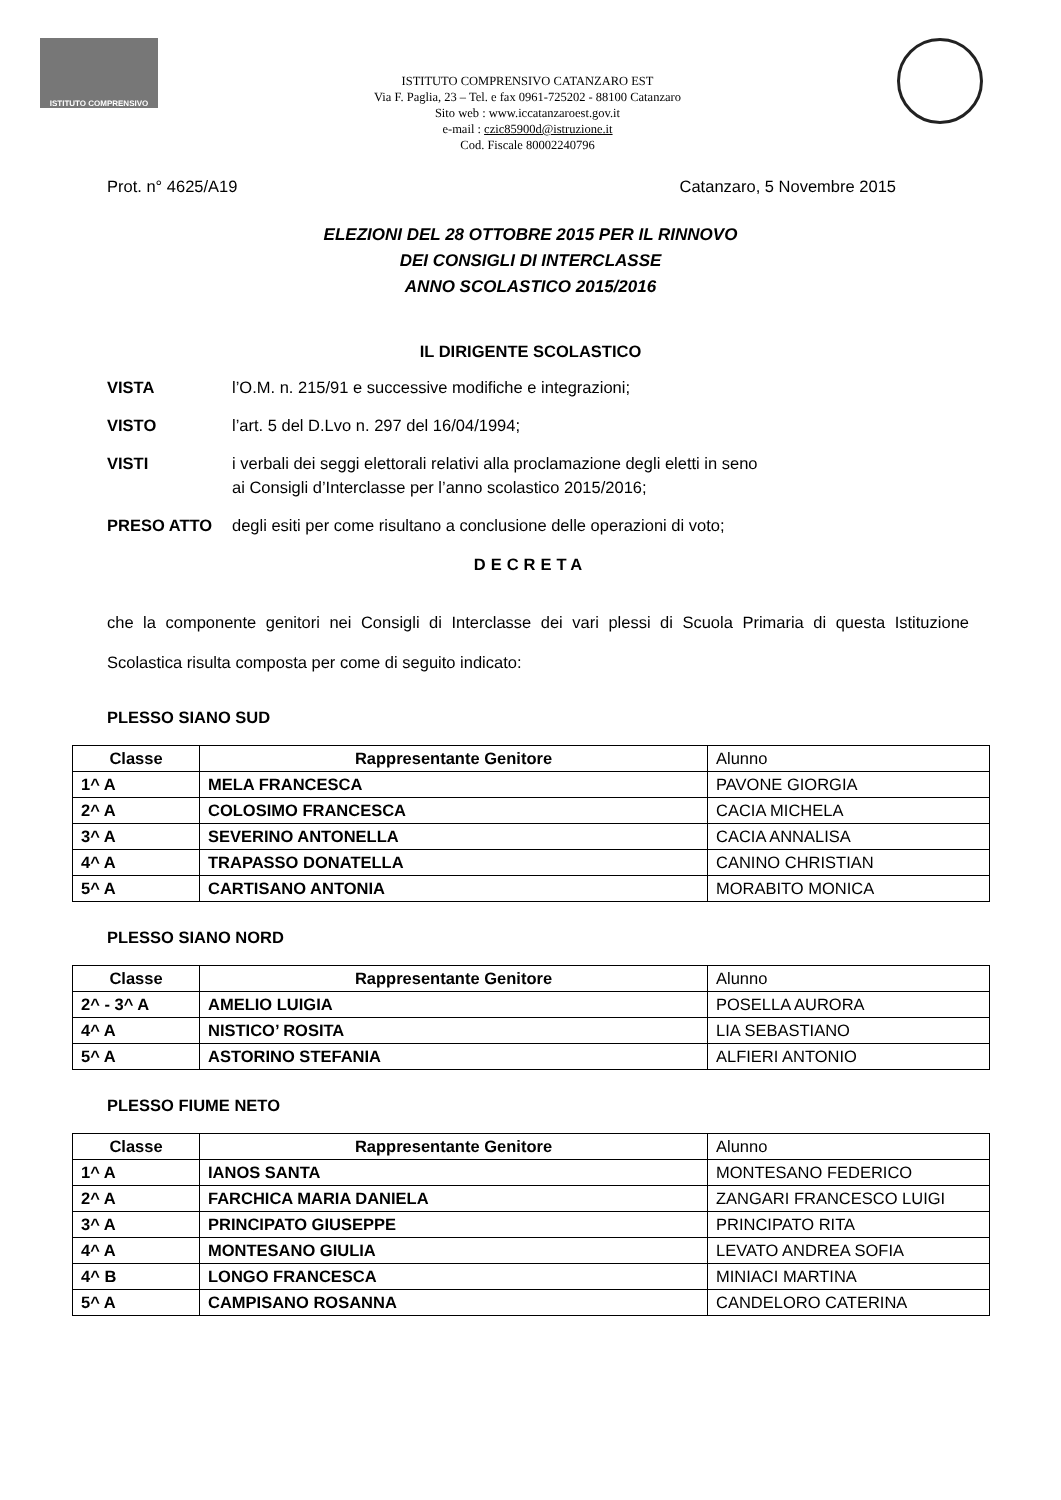ISTITUTO COMPRENSIVO
ISTITUTO COMPRENSIVO CATANZARO EST
Via F. Paglia, 23 – Tel. e fax 0961-725202 - 88100 Catanzaro
Sito web : www.iccatanzaroest.gov.it
e-mail : czic85900d@istruzione.it
Cod. Fiscale 80002240796
Prot. n° 4625/A19 Catanzaro, 5 Novembre 2015
ELEZIONI DEL 28 OTTOBRE 2015 PER IL RINNOVO
DEI CONSIGLI DI INTERCLASSE
ANNO SCOLASTICO 2015/2016
IL DIRIGENTE SCOLASTICO
VISTA l’O.M. n. 215/91 e successive modifiche e integrazioni;
VISTO l’art. 5 del D.Lvo n. 297 del 16/04/1994;
VISTI i verbali dei seggi elettorali relativi alla proclamazione degli eletti in seno
ai Consigli d’Interclasse per l’anno scolastico 2015/2016;
PRESO ATTO degli esiti per come risultano a conclusione delle operazioni di voto;
DECRETA
che la componente genitori nei Consigli di Interclasse dei vari plessi di Scuola Primaria di questa Istituzione Scolastica risulta composta per come di seguito indicato:
PLESSO SIANO SUD
| Classe | Rappresentante Genitore | Alunno |
| --- | --- | --- |
| 1^ A | MELA FRANCESCA | PAVONE GIORGIA |
| 2^ A | COLOSIMO FRANCESCA | CACIA MICHELA |
| 3^ A | SEVERINO ANTONELLA | CACIA ANNALISA |
| 4^ A | TRAPASSO DONATELLA | CANINO CHRISTIAN |
| 5^ A | CARTISANO ANTONIA | MORABITO MONICA |
PLESSO SIANO NORD
| Classe | Rappresentante Genitore | Alunno |
| --- | --- | --- |
| 2^ - 3^ A | AMELIO LUIGIA | POSELLA AURORA |
| 4^ A | NISTICO’ ROSITA | LIA SEBASTIANO |
| 5^ A | ASTORINO STEFANIA | ALFIERI ANTONIO |
PLESSO FIUME NETO
| Classe | Rappresentante Genitore | Alunno |
| --- | --- | --- |
| 1^ A | IANOS SANTA | MONTESANO FEDERICO |
| 2^ A | FARCHICA MARIA DANIELA | ZANGARI FRANCESCO LUIGI |
| 3^ A | PRINCIPATO GIUSEPPE | PRINCIPATO RITA |
| 4^ A | MONTESANO GIULIA | LEVATO ANDREA SOFIA |
| 4^ B | LONGO FRANCESCA | MINIACI MARTINA |
| 5^ A | CAMPISANO ROSANNA | CANDELORO CATERINA |